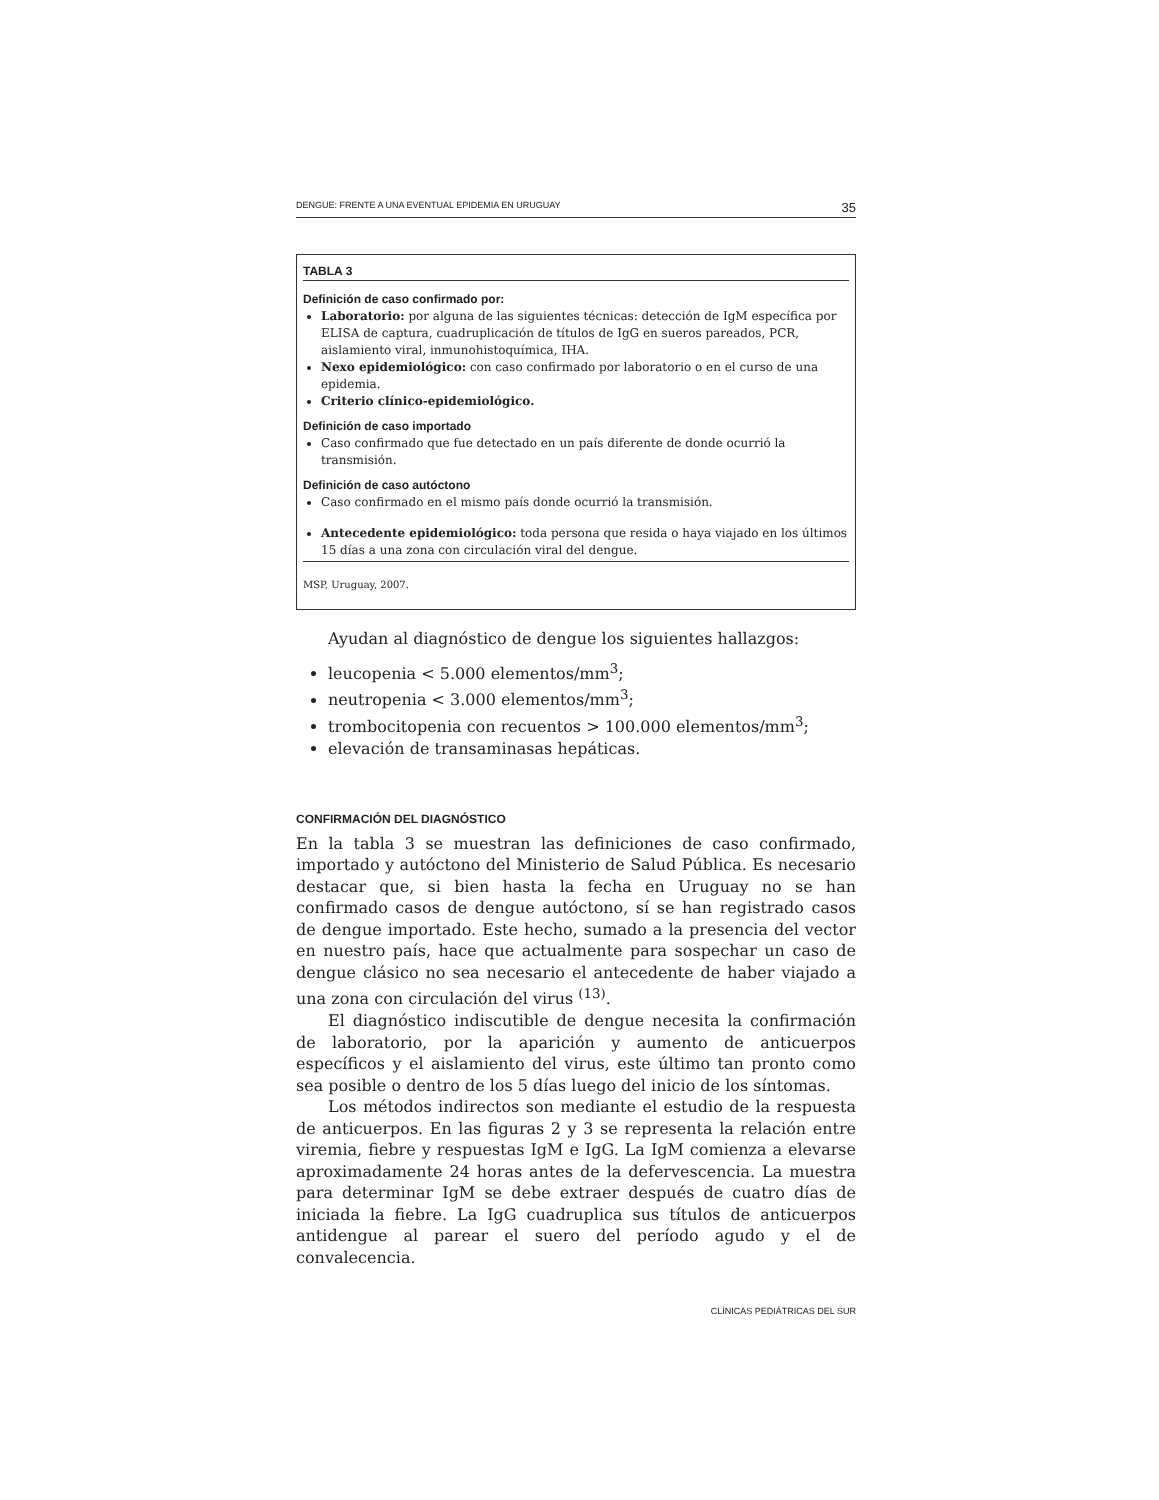DENGUE: FRENTE A UNA EVENTUAL EPIDEMIA EN URUGUAY 35
TABLA 3
Definición de caso confirmado por:
Laboratorio: por alguna de las siguientes técnicas: detección de IgM específica por ELISA de captura, cuadruplicación de títulos de IgG en sueros pareados, PCR, aislamiento viral, inmunohistoquímica, IHA.
Nexo epidemiológico: con caso confirmado por laboratorio o en el curso de una epidemia.
Criterio clínico-epidemiológico.
Definición de caso importado
Caso confirmado que fue detectado en un país diferente de donde ocurrió la transmisión.
Definición de caso autóctono
Caso confirmado en el mismo país donde ocurrió la transmisión.
Antecedente epidemiológico: toda persona que resida o haya viajado en los últimos 15 días a una zona con circulación viral del dengue.
MSP, Uruguay, 2007.
Ayudan al diagnóstico de dengue los siguientes hallazgos:
leucopenia < 5.000 elementos/mm<sup>3</sup>;
neutropenia < 3.000 elementos/mm<sup>3</sup>;
trombocitopenia con recuentos > 100.000 elementos/mm<sup>3</sup>;
elevación de transaminasas hepáticas.
CONFIRMACIÓN DEL DIAGNÓSTICO
En la tabla 3 se muestran las definiciones de caso confirmado, importado y autóctono del Ministerio de Salud Pública. Es necesario destacar que, si bien hasta la fecha en Uruguay no se han confirmado casos de dengue autóctono, sí se han registrado casos de dengue importado. Este hecho, sumado a la presencia del vector en nuestro país, hace que actualmente para sospechar un caso de dengue clásico no sea necesario el antecedente de haber viajado a una zona con circulación del virus <sup>(13)</sup>.
El diagnóstico indiscutible de dengue necesita la confirmación de laboratorio, por la aparición y aumento de anticuerpos específicos y el aislamiento del virus, este último tan pronto como sea posible o dentro de los 5 días luego del inicio de los síntomas.
Los métodos indirectos son mediante el estudio de la respuesta de anticuerpos. En las figuras 2 y 3 se representa la relación entre viremia, fiebre y respuestas IgM e IgG. La IgM comienza a elevarse aproximadamente 24 horas antes de la defervescencia. La muestra para determinar IgM se debe extraer después de cuatro días de iniciada la fiebre. La IgG cuadruplica sus títulos de anticuerpos antidengue al parear el suero del período agudo y el de convalecencia.
CLÍNICAS PEDIÁTRICAS DEL SUR